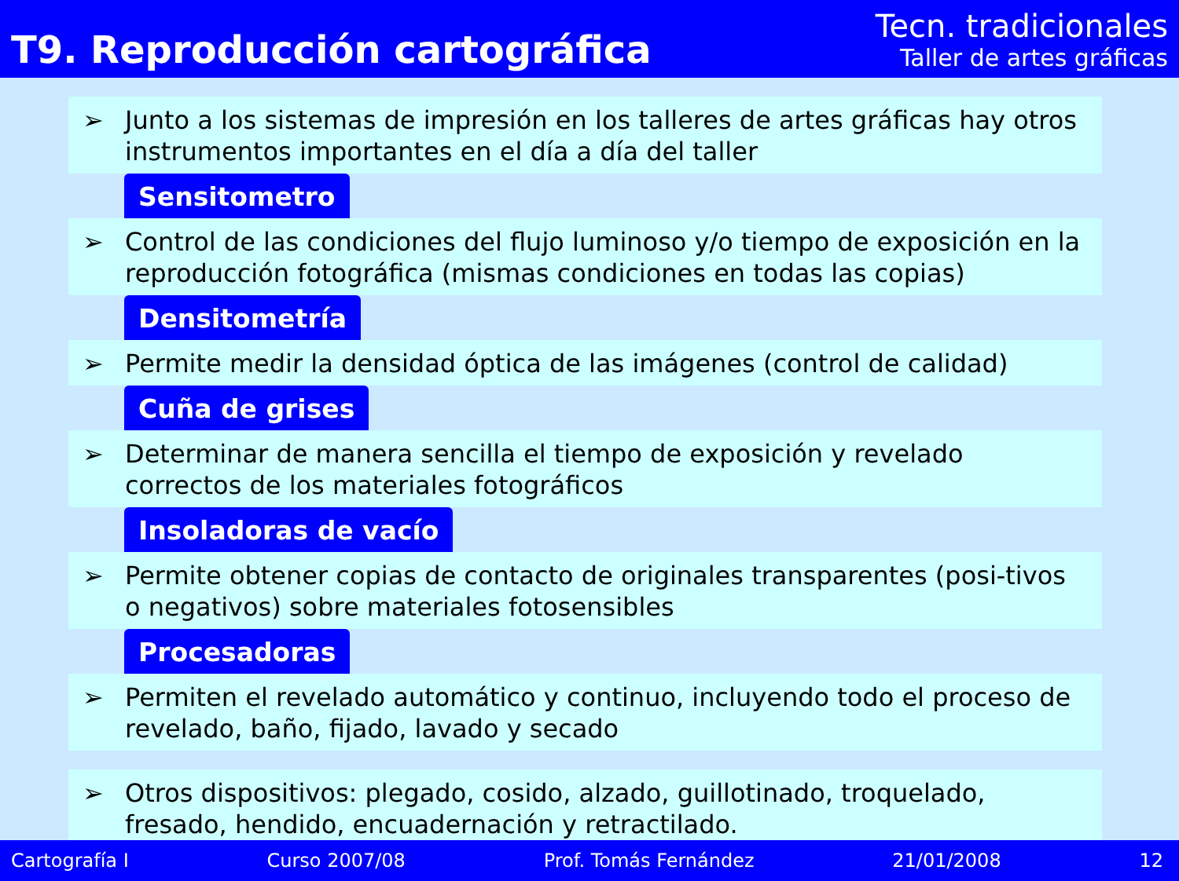T9. Reproducción cartográfica
Tecn. tradicionales
Taller de artes gráficas
➢ Junto a los sistemas de impresión en los talleres de artes gráficas hay otros instrumentos importantes en el día a día del taller
Sensitometro
➢ Control de las condiciones del flujo luminoso y/o tiempo de exposición en la reproducción fotográfica (mismas condiciones en todas las copias)
Densitometría
➢ Permite medir la densidad óptica de las imágenes (control de calidad)
Cuña de grises
➢ Determinar de manera sencilla el tiempo de exposición y revelado correctos de los materiales fotográficos
Insoladoras de vacío
➢ Permite obtener copias de contacto de originales transparentes (posi-tivos o negativos) sobre materiales fotosensibles
Procesadoras
➢ Permiten el revelado automático y continuo, incluyendo todo el proceso de revelado, baño, fijado, lavado y secado
➢ Otros dispositivos: plegado, cosido, alzado, guillotinado, troquelado, fresado, hendido, encuadernación y retractilado.
Cartografía I Curso 2007/08 Prof. Tomás Fernández 21/01/2008 12